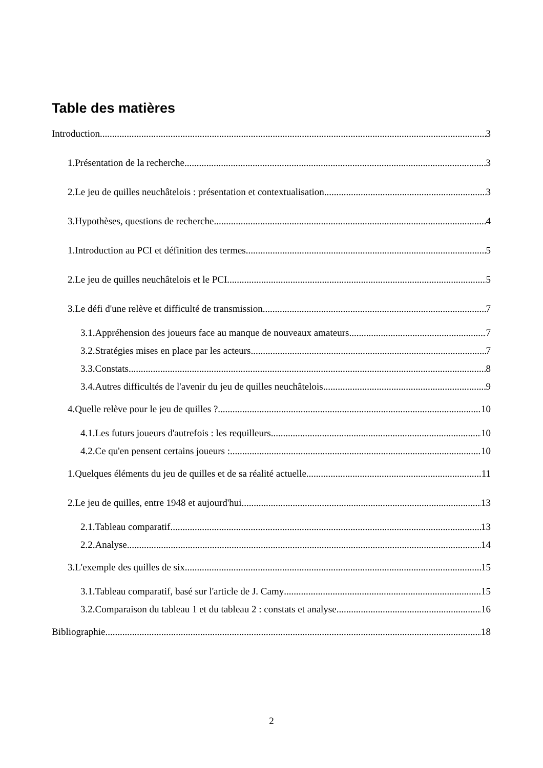Table des matières
Introduction 3
1.Présentation de la recherche 3
2.Le jeu de quilles neuchâtelois : présentation et contextualisation 3
3.Hypothèses, questions de recherche 4
1.Introduction au PCI et définition des termes 5
2.Le jeu de quilles neuchâtelois et le PCI 5
3.Le défi d'une relève et difficulté de transmission 7
3.1.Appréhension des joueurs face au manque de nouveaux amateurs 7
3.2.Stratégies mises en place par les acteurs 7
3.3.Constats 8
3.4.Autres difficultés de l'avenir du jeu de quilles neuchâtelois 9
4.Quelle relève pour le jeu de quilles ? 10
4.1.Les futurs joueurs d'autrefois : les requilleurs 10
4.2.Ce qu'en pensent certains joueurs : 10
1.Quelques éléments du jeu de quilles et de sa réalité actuelle 11
2.Le jeu de quilles, entre 1948 et aujourd'hui 13
2.1.Tableau comparatif 13
2.2.Analyse 14
3.L'exemple des quilles de six 15
3.1.Tableau comparatif, basé sur l'article de J. Camy 15
3.2.Comparaison du tableau 1 et du tableau 2 : constats et analyse 16
Bibliographie 18
2